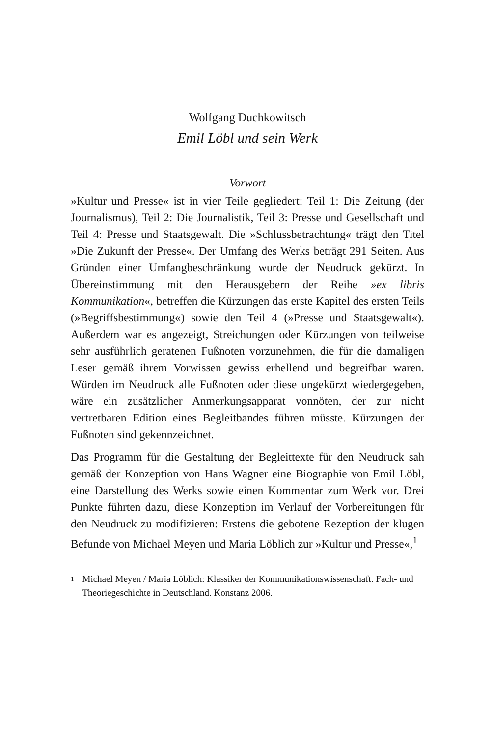Wolfgang Duchkowitsch
Emil Löbl und sein Werk
Vorwort
»Kultur und Presse« ist in vier Teile gegliedert: Teil 1: Die Zeitung (der Journalismus), Teil 2: Die Journalistik, Teil 3: Presse und Gesellschaft und Teil 4: Presse und Staatsgewalt. Die »Schluss­betrachtung« trägt den Titel »Die Zukunft der Presse«. Der Um­fang des Werks beträgt 291 Seiten. Aus Gründen einer Umfang­beschränkung wurde der Neudruck gekürzt. In Übereinstimmung mit den Herausgebern der Reihe »ex libris Kommunikation«, be­treffen die Kürzungen das erste Kapitel des ersten Teils (»Be­griffsbestimmung«) sowie den Teil 4 (»Presse und Staatsgewalt«). Außerdem war es angezeigt, Streichungen oder Kürzungen von teilweise sehr ausführlich geratenen Fußnoten vorzunehmen, die für die damaligen Leser gemäß ihrem Vorwissen gewiss erhellend und begreifbar waren. Würden im Neudruck alle Fußnoten oder diese ungekürzt wiedergegeben, wäre ein zusätzlicher Anmer­kungsapparat vonnöten, der zur nicht vertretbaren Edition eines Begleitbandes führen müsste. Kürzungen der Fußnoten sind gekennzeichnet.
Das Programm für die Gestaltung der Begleittexte für den Neu­druck sah gemäß der Konzeption von Hans Wagner eine Biogra­phie von Emil Löbl, eine Darstellung des Werks sowie einen Kommentar zum Werk vor. Drei Punkte führten dazu, diese Konzeption im Verlauf der Vorbereitungen für den Neudruck zu modifizieren: Erstens die gebotene Rezeption der klugen Befunde von Michael Meyen und Maria Löblich zur »Kultur und Presse«,<sup>1</sup>
<sup>1</sup> Michael Meyen / Maria Löblich: Klassiker der Kommunikationswissenschaft. Fach- und Theoriegeschichte in Deutschland. Konstanz 2006.